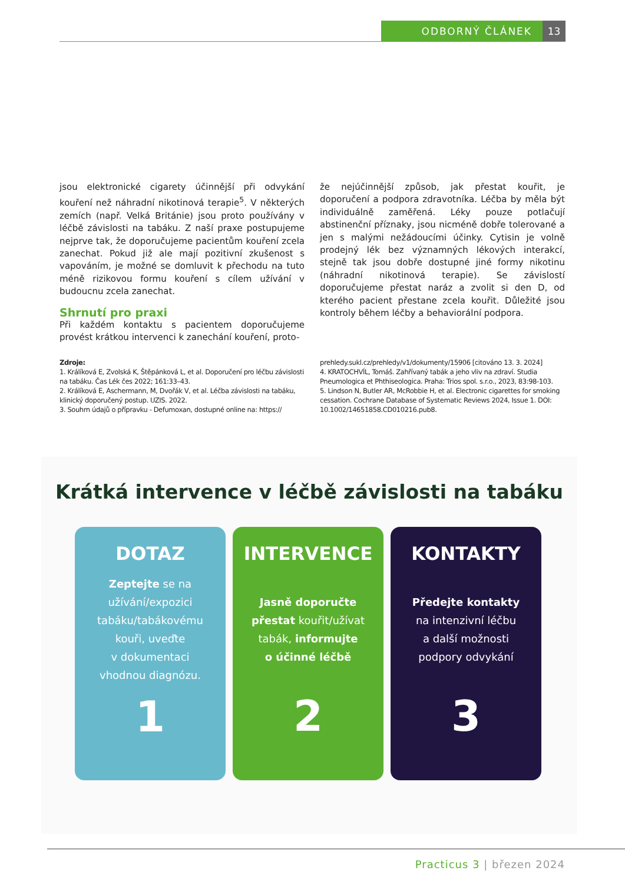ODBORNÝ ČLÁNEK 13
jsou elektronické cigarety účinnější při odvykání kouření než náhradní nikotinová terapie<sup>5</sup>. V některých zemích (např. Velká Británie) jsou proto používány v léčbě závislosti na tabáku. Z naší praxe postupujeme nejprve tak, že doporučujeme pacientům kouření zcela zanechat. Pokud již ale mají pozitivní zkušenost s vapováním, je možné se domluvit k přechodu na tuto méně rizikovou formu kouření s cílem užívání v budoucnu zcela zanechat.
Shrnutí pro praxi
Při každém kontaktu s pacientem doporučujeme provést krátkou intervenci k zanechání kouření, proto-
že nejúčinnější způsob, jak přestat kouřit, je doporučení a podpora zdravotníka. Léčba by měla být individuálně zaměřená. Léky pouze potlačují abstinenční příznaky, jsou nicméně dobře tolerované a jen s malými nežádoucími účinky. Cytisin je volně prodejný lék bez významných lékových interakcí, stejně tak jsou dobře dostupné jiné formy nikotinu (náhradní nikotinová terapie). Se závislostí doporučujeme přestat naráz a zvolit si den D, od kterého pacient přestane zcela kouřit. Důležité jsou kontroly během léčby a behaviorální podpora.
Zdroje:
1. Králíková E, Zvolská K, Štěpánková L, et al. Doporučení pro léčbu závislosti na tabáku. Čas Lék čes 2022; 161:33–43.
2. Králíková E, Aschermann, M, Dvořák V, et al. Léčba závislosti na tabáku, klinický doporučený postup. UZIS. 2022.
3. Souhrn údajů o přípravku - Defumoxan, dostupné online na: https://
prehledy.sukl.cz/prehledy/v1/dokumenty/15906 [citováno 13. 3. 2024]
4. KRATOCHVÍL, Tomáš. Zahřívaný tabák a jeho vliv na zdraví. Studia Pneumologica et Phthiseologica. Praha: Trios spol. s.r.o., 2023, 83:98-103.
5. Lindson N, Butler AR, McRobbie H, et al. Electronic cigarettes for smoking cessation. Cochrane Database of Systematic Reviews 2024, Issue 1. DOI: 10.1002/14651858.CD010216.pub8.
Krátká intervence v léčbě závislosti na tabáku
DOTAZ
Zeptejte se na
užívání/expozici
tabáku/tabákovému
kouři, uveďte
v dokumentaci
vhodnou diagnózu.
1
INTERVENCE
Jasně doporučte
přestat kouřit/užívat
tabák, informujte
o účinné léčbě
2
KONTAKTY
Předejte kontakty
na intenzivní léčbu
a další možnosti
podpory odvykání
3
Practicus 3 | březen 2024